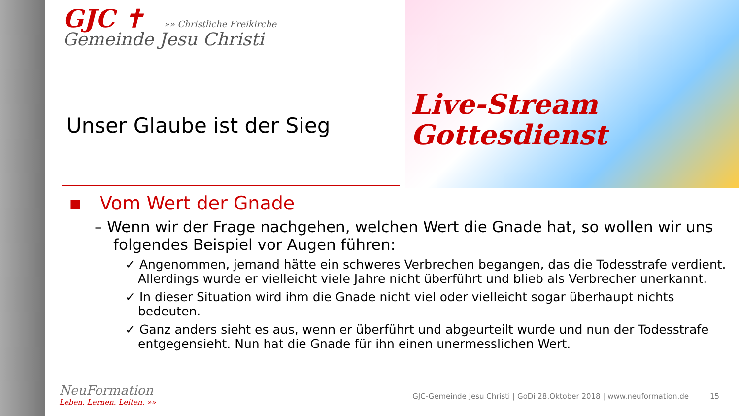Live-Stream
Gottesdienst
GJC ✝ »» Christliche Freikirche
Gemeinde Jesu Christi
Unser Glaube ist der Sieg
▪ Vom Wert der Gnade
– Wenn wir der Frage nachgehen, welchen Wert die Gnade hat, so wollen wir uns folgendes Beispiel vor Augen führen:
✓ Angenommen, jemand hätte ein schweres Verbrechen begangen, das die Todesstrafe verdient. Allerdings wurde er vielleicht viele Jahre nicht überführt und blieb als Verbrecher unerkannt.
✓ In dieser Situation wird ihm die Gnade nicht viel oder vielleicht sogar überhaupt nichts bedeuten.
✓ Ganz anders sieht es aus, wenn er überführt und abgeurteilt wurde und nun der Todesstrafe entgegensieht. Nun hat die Gnade für ihn einen unermesslichen Wert.
NeuFormation
Leben. Lernen. Leiten. »»
GJC-Gemeinde Jesu Christi | GoDi 28.Oktober 2018 | www.neuformation.de 15